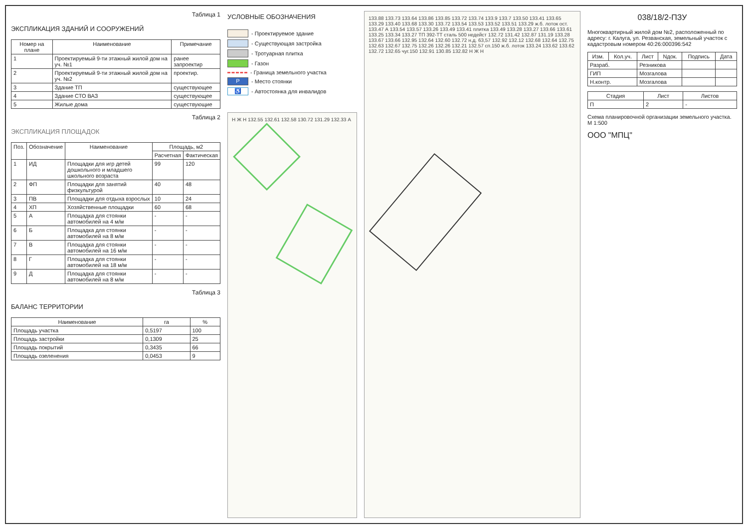Таблица 1
ЭКСПЛИКАЦИЯ ЗДАНИЙ И СООРУЖЕНИЙ
| Номер на плане | Наименование | Примечание |
| --- | --- | --- |
| 1 | Проектируемый 9-ти этажный жилой дом на уч. №1 | ранее запроектир |
| 2 | Проектируемый 9-ти этажный жилой дом на уч. №2 | проектир. |
| 3 | Здание ТП | существующее |
| 4 | Здание СТО ВАЗ | существующее |
| 5 | Жилые дома | существующие |
Таблица 2
ЭКСПЛИКАЦИЯ ПЛОЩАДОК
| Поз. | Обозначение | Наименование | Площадь, м2 | |
| --- | --- | --- | --- | --- |
| | | | Расчетная | Фактическая |
| 1 | ИД | Площадки для игр детей дошкольного и младшего школьного возраста | 99 | 120 |
| 2 | ФП | Площадки для занятий физкультурой | 40 | 48 |
| 3 | ПВ | Площадки для отдыха взрослых | 10 | 24 |
| 4 | ХП | Хозяйственные площадки | 60 | 68 |
| 5 | А | Площадка для стоянки автомобилей на 4 м/м | - | - |
| 6 | Б | Площадка для стоянки автомобилей на 8 м/м | - | - |
| 7 | В | Площадка для стоянки автомобилей на 16 м/м | - | - |
| 8 | Г | Площадка для стоянки автомобилей на 18 м/м | - | - |
| 9 | Д | Площадка для стоянки автомобилей на 8 м/м | - | - |
Таблица 3
БАЛАНС ТЕРРИТОРИИ
| Наименование | га | % |
| --- | --- | --- |
| Площадь участка | 0,5197 | 100 |
| Площадь застройки | 0,1309 | 25 |
| Площадь покрытий | 0,3435 | 66 |
| Площадь озеленения | 0,0453 | 9 |
УСЛОВНЫЕ ОБОЗНАЧЕНИЯ
- Проектируемое здание
- Существующая застройка
- Тротуарная плитка
- Газон
- Граница земельного участка
P - Место стоянки
♿ - Автостоянка для инвалидов
Н Ж Н 132.55 132.61 132.58 130.72 131.29 132.33 А
133.88 133.73 133.64 133.86 133.85 133.72 133.74 133.9 133.7 133.50 133.41 133.65 133.29 133.40 133.68 133.30 133.72 133.54 133.53 133.52 133.51 133.29 ж.б. лоток ост. 133.47 А 133.54 133.57 133.26 133.49 133.41 плитка 133.49 133.28 133.27 133.66 133.61 133.25 133.34 133.27 ТП 392-ТТ сталь 500 недейст 132.72 131.42 132.87 131.19 133.28 133.67 133.66 132.95 132.64 132.60 132.72 н.д. 63,57 132.92 132.12 132.68 132.64 132.75 132.63 132.67 132.75 132.26 132.26 132.21 132.57 сп.150 ж.б. лоток 133.24 133.62 133.62 132.72 132.65 чуг.150 132.91 130.85 132.82 Н Ж Н
038/18/2-ПЗУ
Многоквартирный жилой дом №2, расположенный по адресу: г. Калуга, ул. Резванская, земельный участок с кадастровым номером 40:26:000396:542
| Изм. | Кол.уч. | Лист | Nдок. | Подпись | Дата |
| --- | --- | --- | --- | --- | --- |
| Разраб. | | Резникова | | | |
| ГИП | | Мозгалова | | | |
| Н.контр. | | Мозгалова | | | |
| Стадия | Лист | Листов |
| --- | --- | --- |
| П | 2 | - |
Схема планировочной организации земельного участка. М 1:500
ООО "МПЦ"